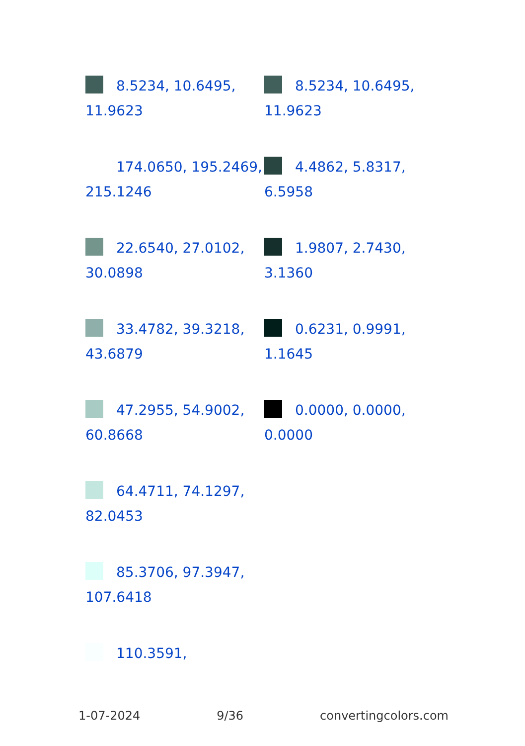8.5234, 10.6495, 11.9623
174.0650, 195.2469, 215.1246
22.6540, 27.0102, 30.0898
33.4782, 39.3218, 43.6879
47.2955, 54.9002, 60.8668
64.4711, 74.1297, 82.0453
85.3706, 97.3947, 107.6418
110.3591,
8.5234, 10.6495, 11.9623
4.4862, 5.8317, 6.5958
1.9807, 2.7430, 3.1360
0.6231, 0.9991, 1.1645
0.0000, 0.0000, 0.0000
1-07-2024 9/36 convertingcolors.com